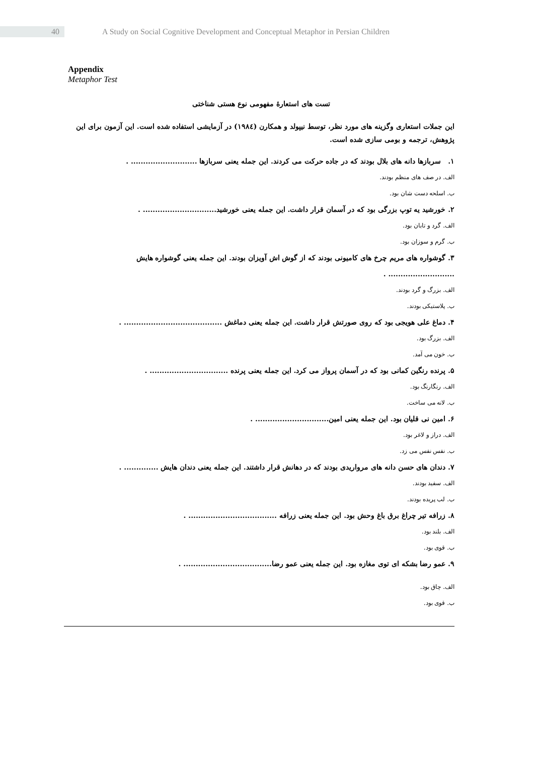40
A Study on Social Cognitive Development and Conceptual Metaphor in Persian Children
Appendix
Metaphor Test
تست های استعارهٔ مفهومی نوع هستی شناختی
این جملات استعاری وگزینه های مورد نظر، توسط نیپولد و همکارن (۱۹۸٤) در آزمایشی استفاده شده است. این آزمون برای این پژوهش، ترجمه و بومی سازی شده است.
۱. سربازها دانه های بلال بودند که در جاده حرکت می کردند. این جمله یعنی سربازها ........................... .
الف. در صف های منظم بودند.
ب. اسلحه دست شان بود.
۲. خورشید یه توپ بزرگی بود که در آسمان قرار داشت. این جمله یعنی خورشید.............................. .
الف. گرد و تابان بود.
ب. گرم و سوزان بود.
۳. گوشواره های مریم چرخ های کامیونی بودند که از گوش اش آویزان بودند. این جمله یعنی گوشواره هایش ........................... .
الف. بزرگ و گرد بودند.
ب. پلاستیکی بودند.
۴. دماغ علی هویجی بود که روی صورتش قرار داشت. این جمله یعنی دماغش ........................................ .
الف. بزرگ بود.
ب. خون می آمد.
۵. پرنده رنگین کمانی بود که در آسمان پرواز می کرد. این جمله یعنی پرنده ................................ .
الف. رنگارنگ بود.
ب. لانه می ساخت.
۶. امین نی قلیان بود. این جمله یعنی امین.............................. .
الف. دراز و لاغر بود.
ب. نفس نفس می زد.
۷. دندان های حسن دانه های مرواریدی بودند که در دهانش قرار داشتند. این جمله یعنی دندان هایش .............. .
الف. سفید بودند.
ب. لب پریده بودند.
۸. زرافه تیر چراغ برق باغ وحش بود. این جمله یعنی زرافه .................................... .
الف. بلند بود.
ب. قوی بود.
۹. عمو رضا بشکه ای توی مغازه بود. این جمله یعنی عمو رضا.................................... .
الف. چاق بود.
ب. قوی بود.